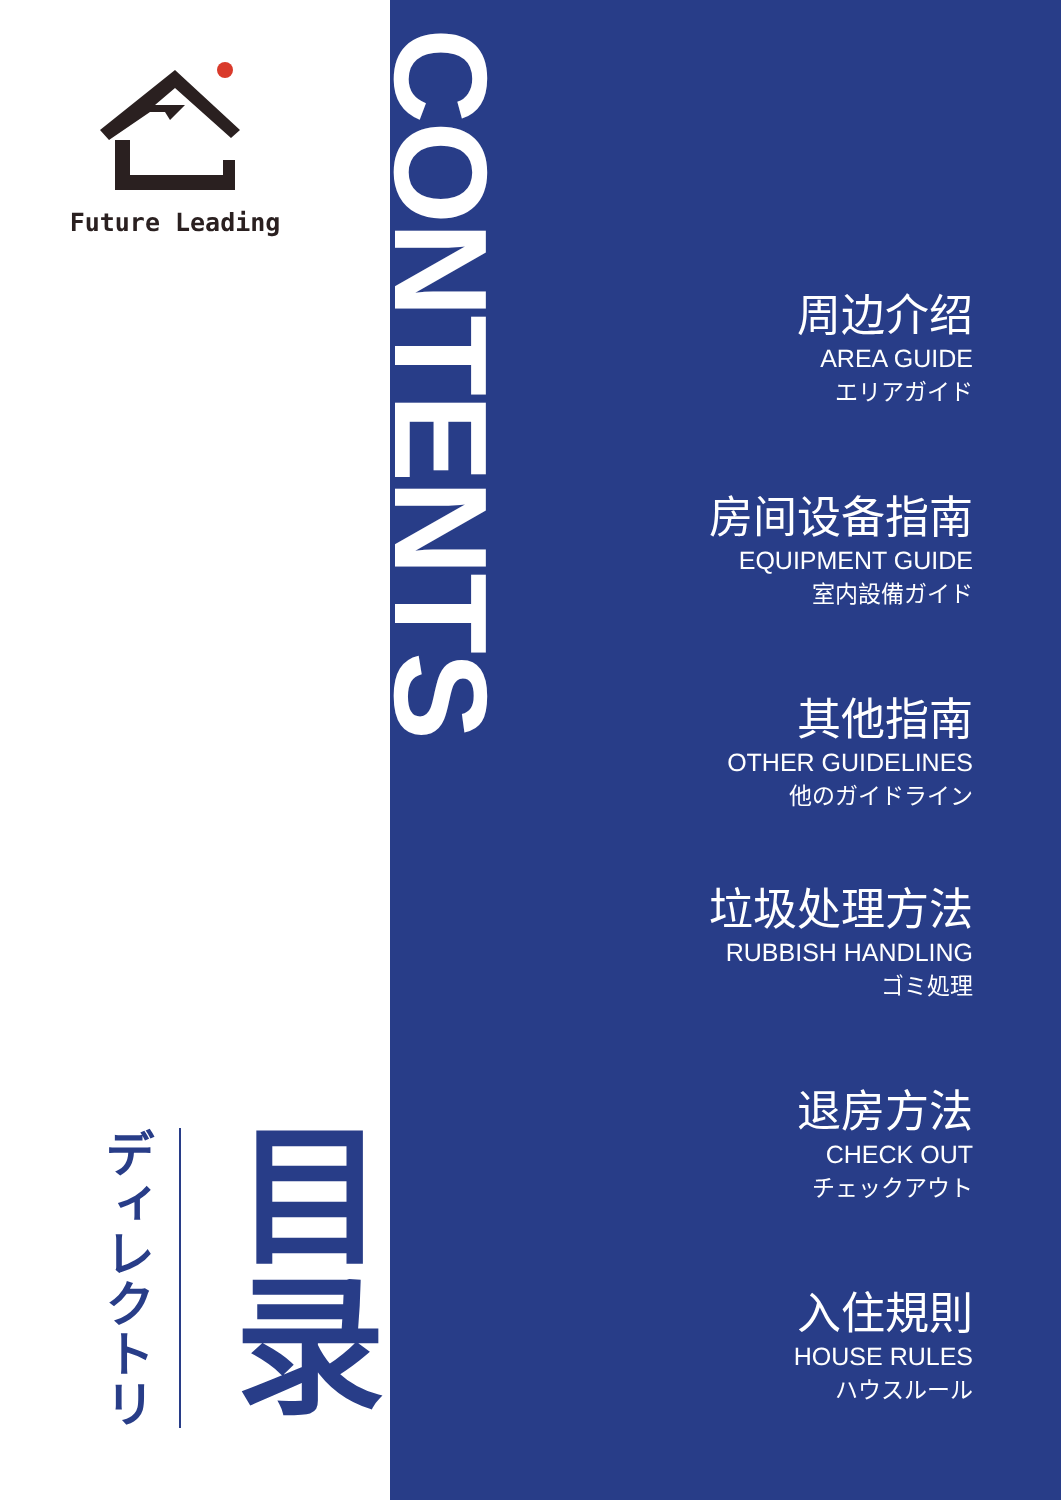Future Leading
ディレクトリ
目录
CONTENTS
周边介绍
AREA GUIDE
エリアガイド
房间设备指南
EQUIPMENT GUIDE
室内設備ガイド
其他指南
OTHER GUIDELINES
他のガイドライン
垃圾处理方法
RUBBISH HANDLING
ゴミ処理
退房方法
CHECK OUT
チェックアウト
入住規則
HOUSE RULES
ハウスルール